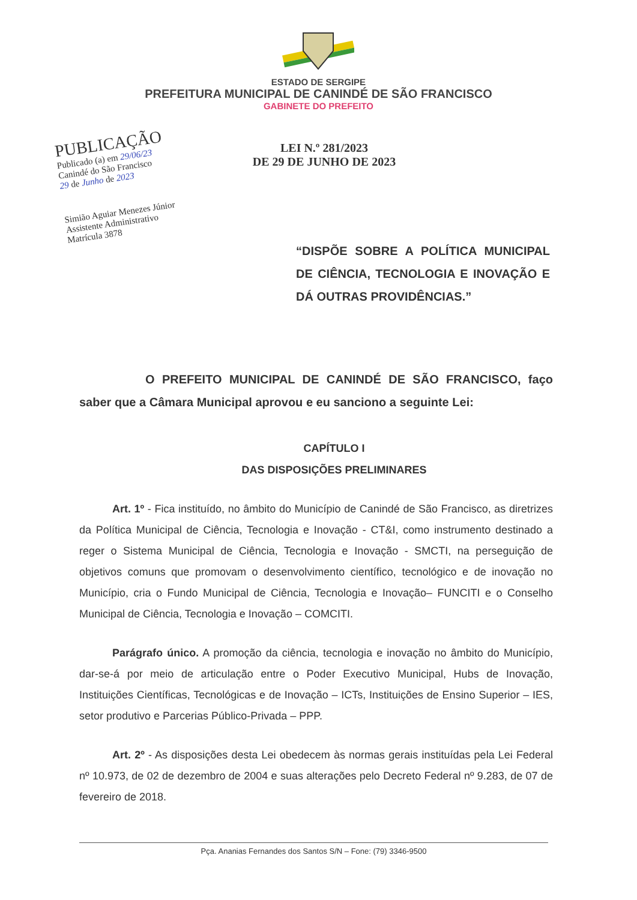ESTADO DE SERGIPE
PREFEITURA MUNICIPAL DE CANINDÉ DE SÃO FRANCISCO
GABINETE DO PREFEITO
PUBLICAÇÃO
Publicado (a) em 29/06/23
Canindé do São Francisco
29 de Junho de 2023
Simião Aguiar Menezes Júnior
Assistente Administrativo
Matrícula 3878
LEI N.º 281/2023
DE 29 DE JUNHO DE 2023
“DISPÕE SOBRE A POLÍTICA MUNICIPAL DE CIÊNCIA, TECNOLOGIA E INOVAÇÃO E DÁ OUTRAS PROVIDÊNCIAS.”
O PREFEITO MUNICIPAL DE CANINDÉ DE SÃO FRANCISCO, faço saber que a Câmara Municipal aprovou e eu sanciono a seguinte Lei:
CAPÍTULO I
DAS DISPOSIÇÕES PRELIMINARES
Art. 1º - Fica instituído, no âmbito do Município de Canindé de São Francisco, as diretrizes da Política Municipal de Ciência, Tecnologia e Inovação - CT&I, como instrumento destinado a reger o Sistema Municipal de Ciência, Tecnologia e Inovação - SMCTI, na perseguição de objetivos comuns que promovam o desenvolvimento científico, tecnológico e de inovação no Município, cria o Fundo Municipal de Ciência, Tecnologia e Inovação– FUNCITI e o Conselho Municipal de Ciência, Tecnologia e Inovação – COMCITI.
Parágrafo único. A promoção da ciência, tecnologia e inovação no âmbito do Município, dar-se-á por meio de articulação entre o Poder Executivo Municipal, Hubs de Inovação, Instituições Científicas, Tecnológicas e de Inovação – ICTs, Instituições de Ensino Superior – IES, setor produtivo e Parcerias Público-Privada – PPP.
Art. 2º - As disposições desta Lei obedecem às normas gerais instituídas pela Lei Federal nº 10.973, de 02 de dezembro de 2004 e suas alterações pelo Decreto Federal nº 9.283, de 07 de fevereiro de 2018.
Pça. Ananias Fernandes dos Santos S/N – Fone: (79) 3346-9500